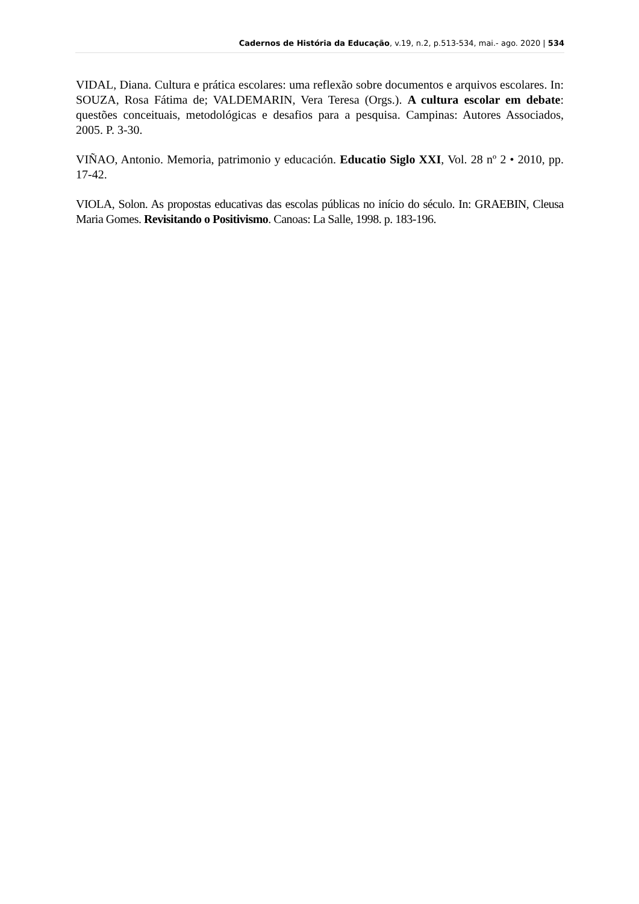Cadernos de História da Educação, v.19, n.2, p.513-534, mai.- ago. 2020 | 534
VIDAL, Diana. Cultura e prática escolares: uma reflexão sobre documentos e arquivos escolares. In: SOUZA, Rosa Fátima de; VALDEMARIN, Vera Teresa (Orgs.). A cultura escolar em debate: questões conceituais, metodológicas e desafios para a pesquisa. Campinas: Autores Associados, 2005. P. 3-30.
VIÑAO, Antonio. Memoria, patrimonio y educación. Educatio Siglo XXI, Vol. 28 nº 2 • 2010, pp. 17-42.
VIOLA, Solon. As propostas educativas das escolas públicas no início do século. In: GRAEBIN, Cleusa Maria Gomes. Revisitando o Positivismo. Canoas: La Salle, 1998. p. 183-196.